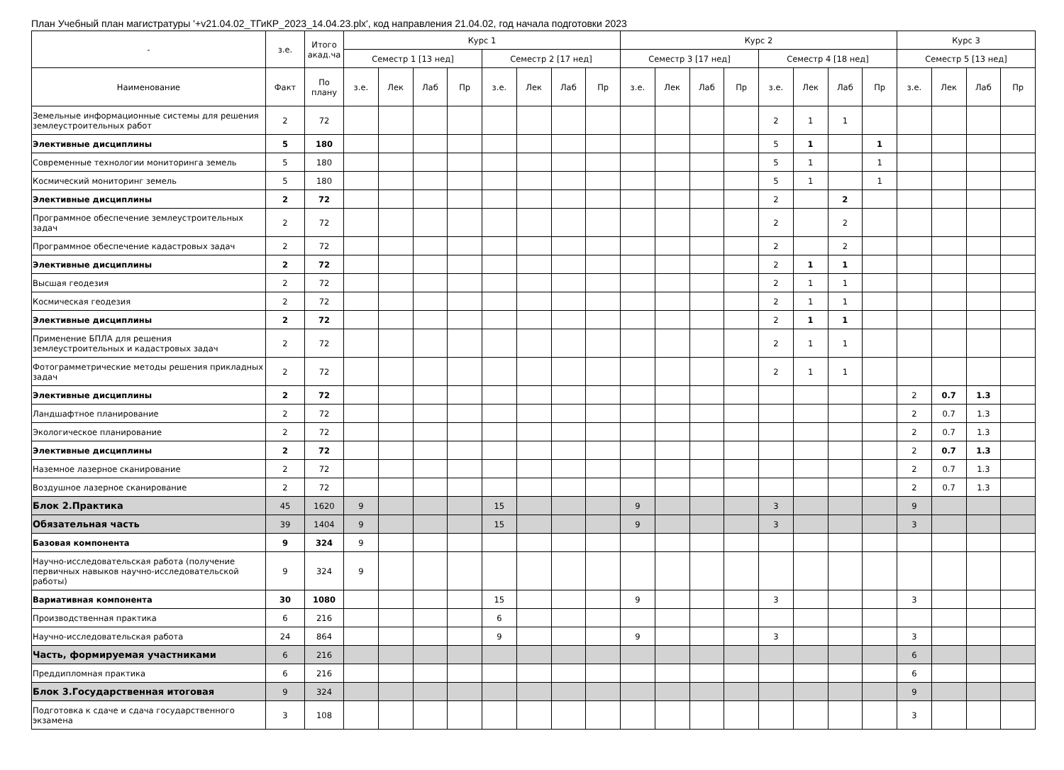План Учебный план магистратуры '+v21.04.02_ТГиКР_2023_14.04.23.plx', код направления 21.04.02, год начала подготовки 2023
| - | з.е. | Итого акад.ча | Курс 1 | | | | | | | | Курс 2 | | | | | | | | Курс 3 | | | |
| --- | --- | --- | --- | --- | --- | --- | --- | --- | --- | --- | --- | --- | --- | --- | --- | --- | --- | --- | --- | --- | --- | --- |
| | | | Семестр 1 [13 нед] | | | | Семестр 2 [17 нед] | | | | Семестр 3 [17 нед] | | | | Семестр 4 [18 нед] | | | | Семестр 5 [13 нед] | | | |
| Наименование | Факт | По плану | з.е. | Лек | Лаб | Пр | з.е. | Лек | Лаб | Пр | з.е. | Лек | Лаб | Пр | з.е. | Лек | Лаб | Пр | з.е. | Лек | Лаб | Пр |
| Земельные информационные системы для решения землеустроительных работ | 2 | 72 | | | | | | | | | | | | | 2 | 1 | 1 | | | | | |
| Элективные дисциплины | 5 | 180 | | | | | | | | | | | | | 5 | 1 | | 1 | | | | |
| Современные технологии мониторинга земель | 5 | 180 | | | | | | | | | | | | | 5 | 1 | | 1 | | | | |
| Космический мониторинг земель | 5 | 180 | | | | | | | | | | | | | 5 | 1 | | 1 | | | | |
| Элективные дисциплины | 2 | 72 | | | | | | | | | | | | | 2 | | 2 | | | | | |
| Программное обеспечение землеустроительных задач | 2 | 72 | | | | | | | | | | | | | 2 | | 2 | | | | | |
| Программное обеспечение кадастровых задач | 2 | 72 | | | | | | | | | | | | | 2 | | 2 | | | | | |
| Элективные дисциплины | 2 | 72 | | | | | | | | | | | | | 2 | 1 | 1 | | | | | |
| Высшая геодезия | 2 | 72 | | | | | | | | | | | | | 2 | 1 | 1 | | | | | |
| Космическая геодезия | 2 | 72 | | | | | | | | | | | | | 2 | 1 | 1 | | | | | |
| Элективные дисциплины | 2 | 72 | | | | | | | | | | | | | 2 | 1 | 1 | | | | | |
| Применение БПЛА для решения землеустроительных и кадастровых задач | 2 | 72 | | | | | | | | | | | | | 2 | 1 | 1 | | | | | |
| Фотограмметрические методы решения прикладных задач | 2 | 72 | | | | | | | | | | | | | 2 | 1 | 1 | | | | | |
| Элективные дисциплины | 2 | 72 | | | | | | | | | | | | | | | | | 2 | 0.7 | 1.3 | |
| Ландшафтное планирование | 2 | 72 | | | | | | | | | | | | | | | | | 2 | 0.7 | 1.3 | |
| Экологическое планирование | 2 | 72 | | | | | | | | | | | | | | | | | 2 | 0.7 | 1.3 | |
| Элективные дисциплины | 2 | 72 | | | | | | | | | | | | | | | | | 2 | 0.7 | 1.3 | |
| Наземное лазерное сканирование | 2 | 72 | | | | | | | | | | | | | | | | | 2 | 0.7 | 1.3 | |
| Воздушное лазерное сканирование | 2 | 72 | | | | | | | | | | | | | | | | | 2 | 0.7 | 1.3 | |
| Блок 2.Практика | 45 | 1620 | 9 | | | | 15 | | | | 9 | | | | 3 | | | | 9 | | | |
| Обязательная часть | 39 | 1404 | 9 | | | | 15 | | | | 9 | | | | 3 | | | | 3 | | | |
| Базовая компонента | 9 | 324 | 9 | | | | | | | | | | | | | | | | | | | |
| Научно-исследовательская работа (получение первичных навыков научно-исследовательской работы) | 9 | 324 | 9 | | | | | | | | | | | | | | | | | | | |
| Вариативная компонента | 30 | 1080 | | | | | 15 | | | | 9 | | | | 3 | | | | 3 | | | |
| Производственная практика | 6 | 216 | | | | | 6 | | | | | | | | | | | | | | | |
| Научно-исследовательская работа | 24 | 864 | | | | | 9 | | | | 9 | | | | 3 | | | | 3 | | | |
| Часть, формируемая участниками | 6 | 216 | | | | | | | | | | | | | | | | | 6 | | | |
| Преддипломная практика | 6 | 216 | | | | | | | | | | | | | | | | | 6 | | | |
| Блок 3.Государственная итоговая | 9 | 324 | | | | | | | | | | | | | | | | | 9 | | | |
| Подготовка к сдаче и сдача государственного экзамена | 3 | 108 | | | | | | | | | | | | | | | | | 3 | | | |